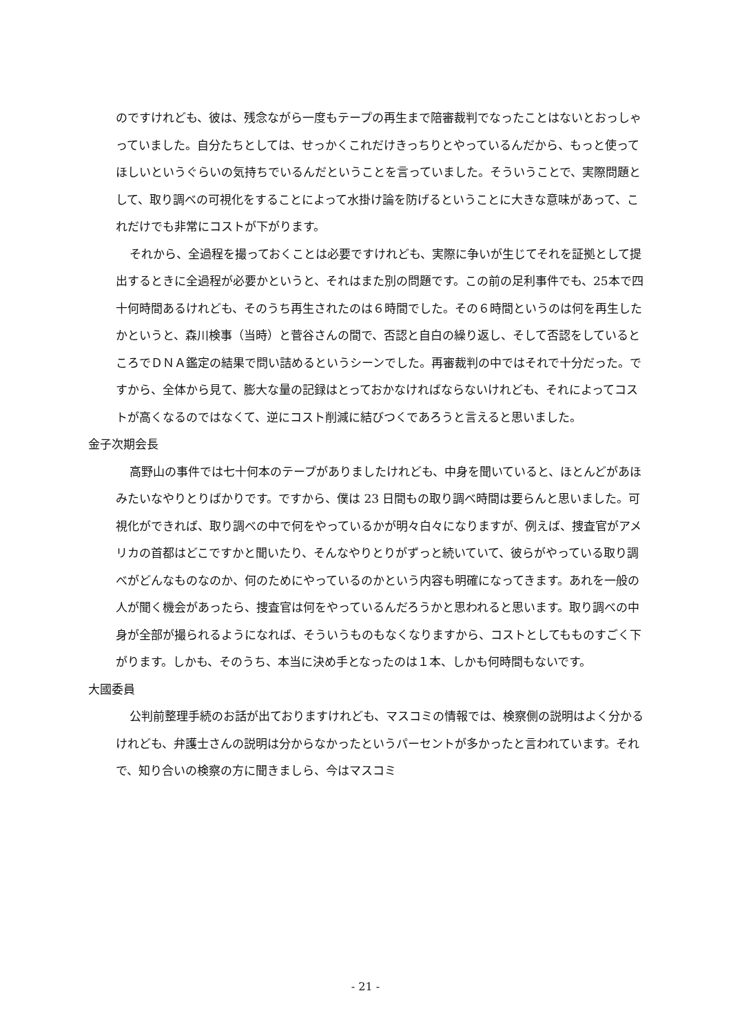のですけれども、彼は、残念ながら一度もテープの再生まで陪審裁判でなったことはないとおっしゃっていました。自分たちとしては、せっかくこれだけきっちりとやっているんだから、もっと使ってほしいというぐらいの気持ちでいるんだということを言っていました。そういうことで、実際問題として、取り調べの可視化をすることによって水掛け論を防げるということに大きな意味があって、これだけでも非常にコストが下がります。
それから、全過程を撮っておくことは必要ですけれども、実際に争いが生じてそれを証拠として提出するときに全過程が必要かというと、それはまた別の問題です。この前の足利事件でも、25本で四十何時間あるけれども、そのうち再生されたのは６時間でした。その６時間というのは何を再生したかというと、森川検事（当時）と菅谷さんの間で、否認と自白の繰り返し、そして否認をしているところでＤＮＡ鑑定の結果で問い詰めるというシーンでした。再審裁判の中ではそれで十分だった。ですから、全体から見て、膨大な量の記録はとっておかなければならないけれども、それによってコストが高くなるのではなくて、逆にコスト削減に結びつくであろうと言えると思いました。
金子次期会長
高野山の事件では七十何本のテープがありましたけれども、中身を聞いていると、ほとんどがあほみたいなやりとりばかりです。ですから、僕は 23 日間もの取り調べ時間は要らんと思いました。可視化ができれば、取り調べの中で何をやっているかが明々白々になりますが、例えば、捜査官がアメリカの首都はどこですかと聞いたり、そんなやりとりがずっと続いていて、彼らがやっている取り調べがどんなものなのか、何のためにやっているのかという内容も明確になってきます。あれを一般の人が聞く機会があったら、捜査官は何をやっているんだろうかと思われると思います。取り調べの中身が全部が撮られるようになれば、そういうものもなくなりますから、コストとしてもものすごく下がります。しかも、そのうち、本当に決め手となったのは１本、しかも何時間もないです。
大國委員
公判前整理手続のお話が出ておりますけれども、マスコミの情報では、検察側の説明はよく分かるけれども、弁護士さんの説明は分からなかったというパーセントが多かったと言われています。それで、知り合いの検察の方に聞きましら、今はマスコミ
- 21 -